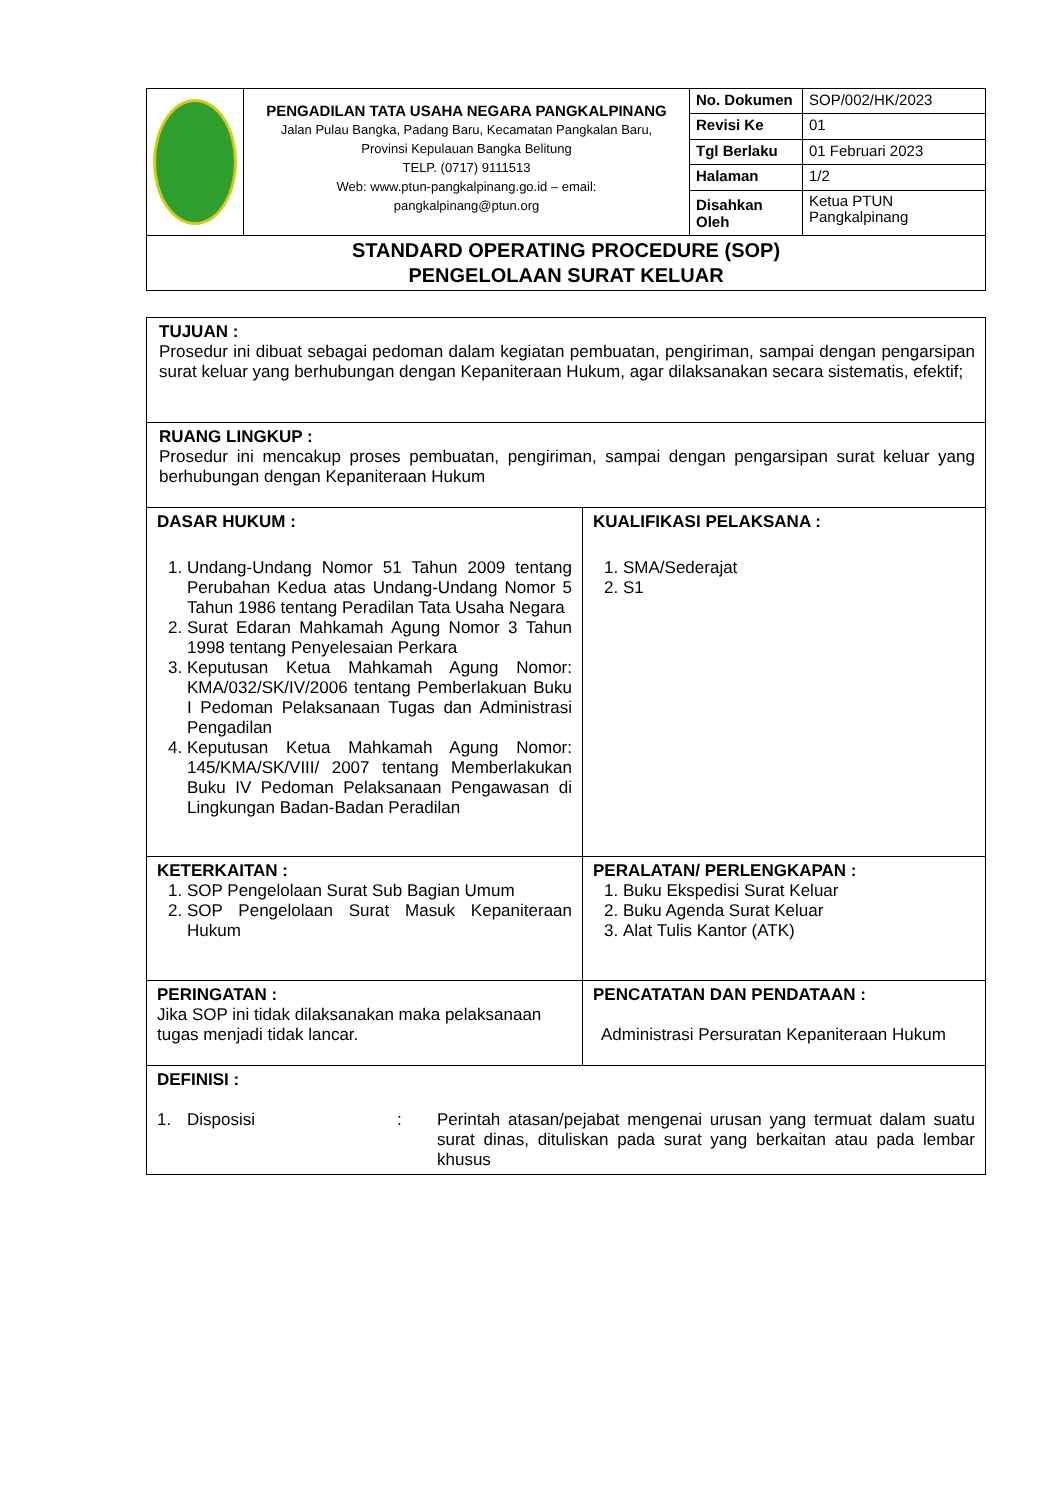| | PENGADILAN TATA USAHA NEGARA PANGKALPINANG Jalan Pulau Bangka, Padang Baru, Kecamatan Pangkalan Baru, Provinsi Kepulauan Bangka Belitung TELP. (0717) 9111513 Web: www.ptun-pangkalpinang.go.id – email: pangkalpinang@ptun.org | No. Dokumen | SOP/002/HK/2023 |
| | | Revisi Ke | 01 |
| | | Tgl Berlaku | 01 Februari 2023 |
| | | Halaman | 1/2 |
| | | Disahkan Oleh | Ketua PTUN Pangkalpinang |
| STANDARD OPERATING PROCEDURE (SOP) PENGELOLAAN SURAT KELUAR | | | |
| TUJUAN : Prosedur ini dibuat sebagai pedoman dalam kegiatan pembuatan, pengiriman, sampai dengan pengarsipan surat keluar yang berhubungan dengan Kepaniteraan Hukum, agar dilaksanakan secara sistematis, efektif; | |
| RUANG LINGKUP : Prosedur ini mencakup proses pembuatan, pengiriman, sampai dengan pengarsipan surat keluar yang berhubungan dengan Kepaniteraan Hukum | |
| DASAR HUKUM : 1. Undang-Undang Nomor 51 Tahun 2009 tentang Perubahan Kedua atas Undang-Undang Nomor 5 Tahun 1986 tentang Peradilan Tata Usaha Negara 2. Surat Edaran Mahkamah Agung Nomor 3 Tahun 1998 tentang Penyelesaian Perkara 3. Keputusan Ketua Mahkamah Agung Nomor: KMA/032/SK/IV/2006 tentang Pemberlakuan Buku I Pedoman Pelaksanaan Tugas dan Administrasi Pengadilan 4. Keputusan Ketua Mahkamah Agung Nomor: 145/KMA/SK/VIII/ 2007 tentang Memberlakukan Buku IV Pedoman Pelaksanaan Pengawasan di Lingkungan Badan-Badan Peradilan | KUALIFIKASI PELAKSANA : 1. SMA/Sederajat 2. S1 |
| KETERKAITAN : 1. SOP Pengelolaan Surat Sub Bagian Umum 2. SOP Pengelolaan Surat Masuk Kepaniteraan Hukum | PERALATAN/ PERLENGKAPAN : 1. Buku Ekspedisi Surat Keluar 2. Buku Agenda Surat Keluar 3. Alat Tulis Kantor (ATK) |
| PERINGATAN : Jika SOP ini tidak dilaksanakan maka pelaksanaan tugas menjadi tidak lancar. | PENCATATAN DAN PENDATAAN : Administrasi Persuratan Kepaniteraan Hukum |
| DEFINISI : 1. Disposisi : Perintah atasan/pejabat mengenai urusan yang termuat dalam suatu surat dinas, dituliskan pada surat yang berkaitan atau pada lembar khusus | |